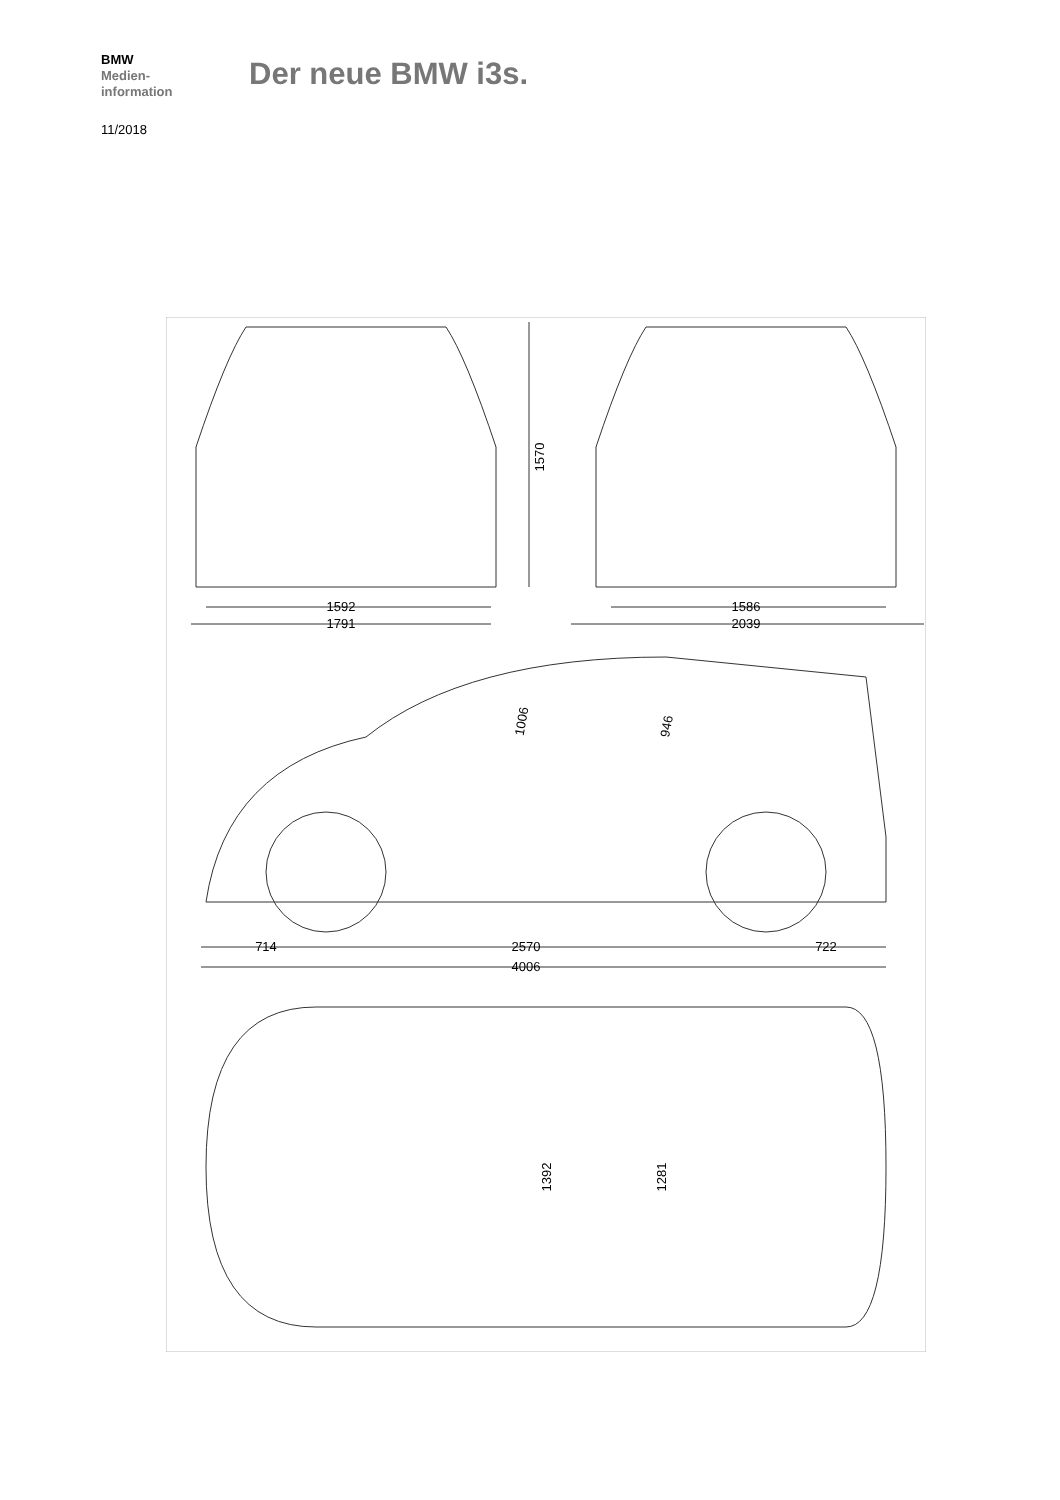BMW
Medien-
information
Der neue BMW i3s.
11/2018
1592
1791
1586
2039
1570
714
2570
722
4006
1006
946
1392
1281